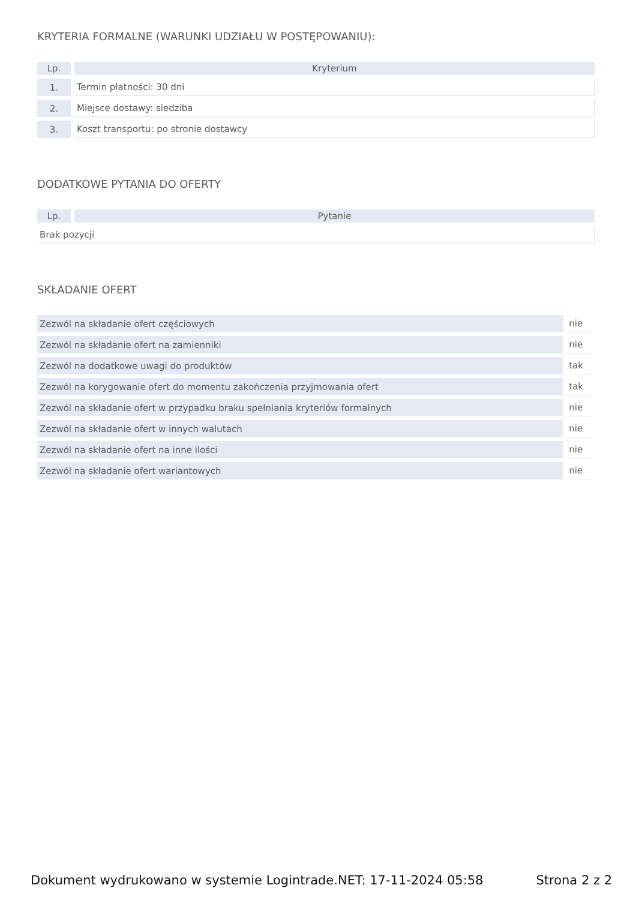KRYTERIA FORMALNE (WARUNKI UDZIAŁU W POSTĘPOWANIU):
| Lp. | Kryterium |
| --- | --- |
| 1. | Termin płatności: 30 dni |
| 2. | Miejsce dostawy: siedziba |
| 3. | Koszt transportu: po stronie dostawcy |
DODATKOWE PYTANIA DO OFERTY
| Lp. | Pytanie |
| --- | --- |
| Brak pozycji | |
SKŁADANIE OFERT
| Zezwól na składanie ofert częściowych | nie |
| Zezwól na składanie ofert na zamienniki | nie |
| Zezwól na dodatkowe uwagi do produktów | tak |
| Zezwól na korygowanie ofert do momentu zakończenia przyjmowania ofert | tak |
| Zezwól na składanie ofert w przypadku braku spełniania kryteriów formalnych | nie |
| Zezwól na składanie ofert w innych walutach | nie |
| Zezwól na składanie ofert na inne ilości | nie |
| Zezwól na składanie ofert wariantowych | nie |
Dokument wydrukowano w systemie Logintrade.NET: 17-11-2024 05:58 Strona 2 z 2